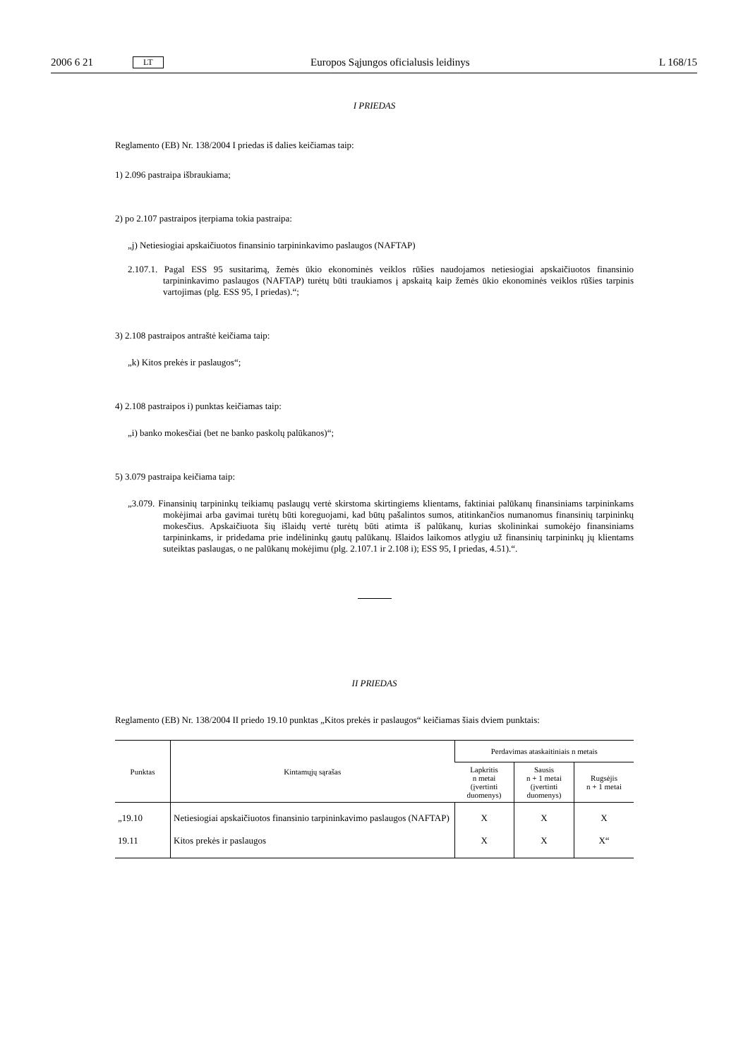2006 6 21 LT Europos Sąjungos oficialusis leidinys L 168/15
I PRIEDAS
Reglamento (EB) Nr. 138/2004 I priedas iš dalies keičiamas taip:
1) 2.096 pastraipa išbraukiama;
2) po 2.107 pastraipos įterpiama tokia pastraipa:
„j) Netiesiogiai apskaičiuotos finansinio tarpininkavimo paslaugos (NAFTAP)
2.107.1. Pagal ESS 95 susitarimą, žemės ūkio ekonominės veiklos rūšies naudojamos netiesiogiai apskaičiuotos finansinio tarpininkavimo paslaugos (NAFTAP) turėtų būti traukiamos į apskaitą kaip žemės ūkio ekonominės veiklos rūšies tarpinis vartojimas (plg. ESS 95, I priedas).“;
3) 2.108 pastraipos antraštė keičiama taip:
„k) Kitos prekės ir paslaugos“;
4) 2.108 pastraipos i) punktas keičiamas taip:
„i) banko mokesčiai (bet ne banko paskolų palūkanos)“;
5) 3.079 pastraipa keičiama taip:
„3.079. Finansinių tarpininkų teikiamų paslaugų vertė skirstoma skirtingiems klientams, faktiniai palūkanų finansiniams tarpininkams mokėjimai arba gavimai turėtų būti koreguojami, kad būtų pašalintos sumos, atitinkančios numanomus finansinių tarpininkų mokesčius. Apskaičiuota šių išlaidų vertė turėtų būti atimta iš palūkanų, kurias skolininkai sumokėjo finansiniams tarpininkams, ir pridedama prie indėlininkų gautų palūkanų. Išlaidos laikomos atlygiu už finansinių tarpininkų jų klientams suteiktas paslaugas, o ne palūkanų mokėjimu (plg. 2.107.1 ir 2.108 i); ESS 95, I priedas, 4.51).“.
II PRIEDAS
Reglamento (EB) Nr. 138/2004 II priedo 19.10 punktas „Kitos prekės ir paslaugos“ keičiamas šiais dviem punktais:
| Punktas | Kintamųjų sąrašas | Perdavimas ataskaitiniais n metais | | |
| --- | --- | --- | --- | --- |
| | | Lapkritis n metai (įvertinti duomenys) | Sausis n + 1 metai (įvertinti duomenys) | Rugsėjis n + 1 metai |
| „19.10 | Netiesiogiai apskaičiuotos finansinio tarpininkavimo paslaugos (NAFTAP) | X | X | X |
| 19.11 | Kitos prekės ir paslaugos | X | X | X“ |